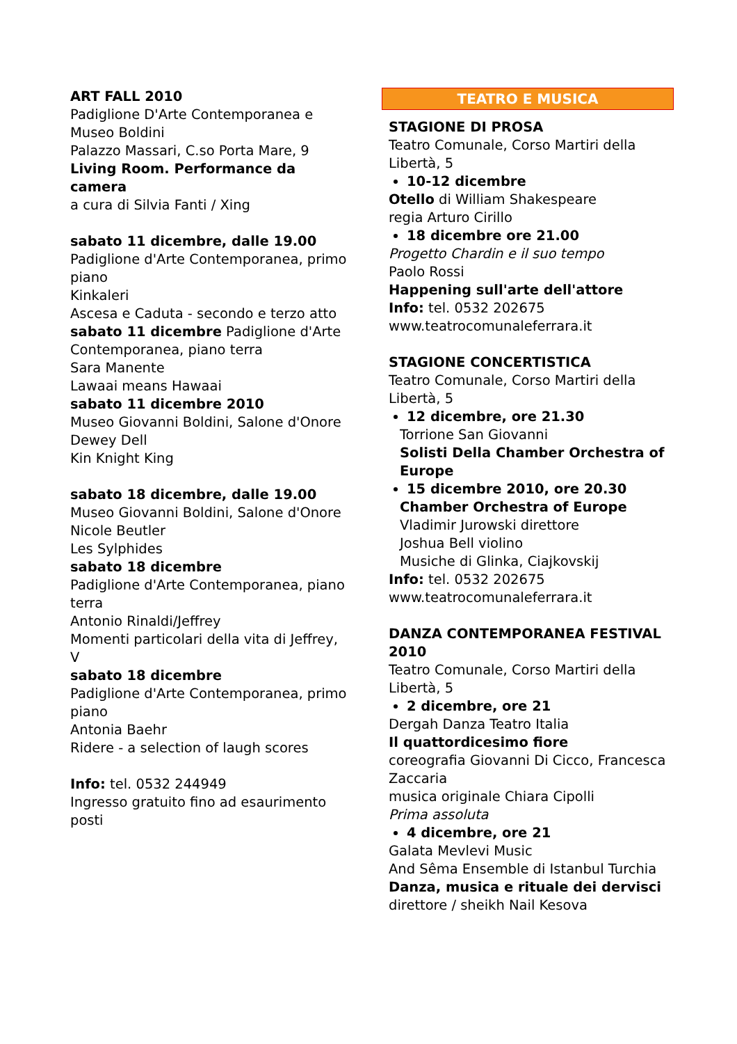ART FALL 2010
Padiglione D'Arte Contemporanea e Museo Boldini
Palazzo Massari, C.so Porta Mare, 9
Living Room. Performance da camera
a cura di Silvia Fanti / Xing
sabato 11 dicembre, dalle 19.00
Padiglione d'Arte Contemporanea, primo piano
Kinkaleri
Ascesa e Caduta - secondo e terzo atto
sabato 11 dicembre Padiglione d'Arte Contemporanea, piano terra
Sara Manente
Lawaai means Hawaai
sabato 11 dicembre 2010
Museo Giovanni Boldini, Salone d'Onore
Dewey Dell
Kin Knight King
sabato 18 dicembre, dalle 19.00
Museo Giovanni Boldini, Salone d'Onore
Nicole Beutler
Les Sylphides
sabato 18 dicembre
Padiglione d'Arte Contemporanea, piano terra
Antonio Rinaldi/Jeffrey
Momenti particolari della vita di Jeffrey, V
sabato 18 dicembre
Padiglione d'Arte Contemporanea, primo piano
Antonia Baehr
Ridere - a selection of laugh scores
Info: tel. 0532 244949
Ingresso gratuito fino ad esaurimento posti
TEATRO E MUSICA
STAGIONE DI PROSA
Teatro Comunale, Corso Martiri della Libertà, 5
10-12 dicembre
Otello di William Shakespeare
regia Arturo Cirillo
18 dicembre ore 21.00
Progetto Chardin e il suo tempo
Paolo Rossi
Happening sull'arte dell'attore
Info: tel. 0532 202675
www.teatrocomunaleferrara.it
STAGIONE CONCERTISTICA
Teatro Comunale, Corso Martiri della Libertà, 5
12 dicembre, ore 21.30
Torrione San Giovanni
Solisti Della Chamber Orchestra of Europe
15 dicembre 2010, ore 20.30
Chamber Orchestra of Europe
Vladimir Jurowski direttore
Joshua Bell violino
Musiche di Glinka, Ciajkovskij
Info: tel. 0532 202675
www.teatrocomunaleferrara.it
DANZA CONTEMPORANEA FESTIVAL 2010
Teatro Comunale, Corso Martiri della Libertà, 5
2 dicembre, ore 21
Dergah Danza Teatro Italia
Il quattordicesimo fiore
coreografia Giovanni Di Cicco, Francesca Zaccaria
musica originale Chiara Cipolli
Prima assoluta
4 dicembre, ore 21
Galata Mevlevi Music
And Sêma Ensemble di Istanbul Turchia
Danza, musica e rituale dei dervisci
direttore / sheikh Nail Kesova